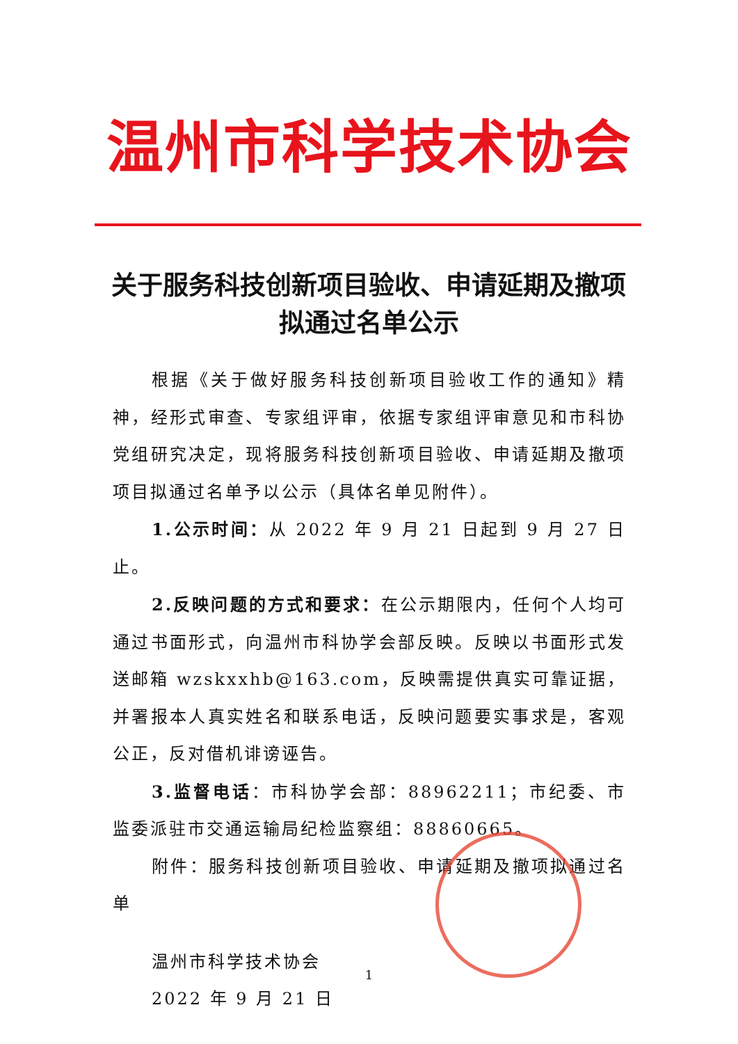温州市科学技术协会
关于服务科技创新项目验收、申请延期及撤项拟通过名单公示
根据《关于做好服务科技创新项目验收工作的通知》精神，经形式审查、专家组评审，依据专家组评审意见和市科协党组研究决定，现将服务科技创新项目验收、申请延期及撤项项目拟通过名单予以公示（具体名单见附件）。
1.公示时间：从 2022 年 9 月 21 日起到 9 月 27 日止。
2.反映问题的方式和要求：在公示期限内，任何个人均可通过书面形式，向温州市科协学会部反映。反映以书面形式发送邮箱 wzskxxhb@163.com，反映需提供真实可靠证据，并署报本人真实姓名和联系电话，反映问题要实事求是，客观公正，反对借机诽谤诬告。
3.监督电话：市科协学会部：88962211；市纪委、市监委派驻市交通运输局纪检监察组：88860665。
附件：服务科技创新项目验收、申请延期及撤项拟通过名单
温州市科学技术协会
2022 年 9 月 21 日
1